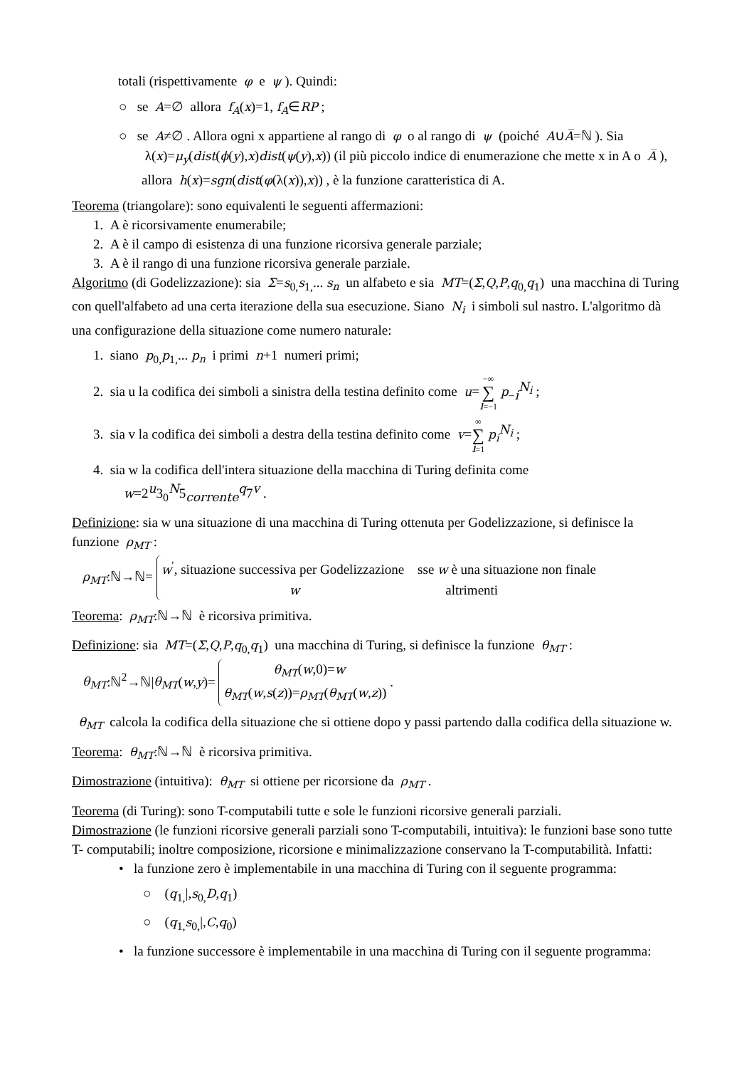totali (rispettivamente φ e ψ ). Quindi:
○ se A=∅ allora f<sub>A</sub>(x)=1, f<sub>A</sub>∈RP ;
○ se A≠∅ . Allora ogni x appartiene al rango di φ o al rango di ψ (poiché A∪A̅=ℕ ). Sia λ(x)=μ<sub>y</sub>(dist(ϕ(y),x)dist(ψ(y),x)) (il più piccolo indice di enumerazione che mette x in A o A̅ ), allora h(x)=sgn(dist(φ(λ(x)),x)) , è la funzione caratteristica di A.
Teorema (triangolare): sono equivalenti le seguenti affermazioni:
1. A è ricorsivamente enumerabile;
2. A è il campo di esistenza di una funzione ricorsiva generale parziale;
3. A è il rango di una funzione ricorsiva generale parziale.
Algoritmo (di Godelizzazione): sia Σ=s<sub>0,</sub>s<sub>1,</sub>... s<sub>n</sub> un alfabeto e sia MT=(Σ,Q,P,q<sub>0,</sub>q<sub>1</sub>) una macchina di Turing con quell'alfabeto ad una certa iterazione della sua esecuzione. Siano N<sub>i</sub> i simboli sul nastro. L'algoritmo dà una configurazione della situazione come numero naturale:
1. siano p<sub>0,</sub>p<sub>1,</sub>... p<sub>n</sub> i primi n+1 numeri primi;
2. sia u la codifica dei simboli a sinistra della testina definito come u=−∞ ∑ i=−1 p<sub>−i</sub><sup>N<sub>i</sub></sup> ;
3. sia v la codifica dei simboli a destra della testina definito come v=∞ ∑ i=1 p<sub>i</sub><sup>N<sub>i</sub></sup> ;
4. sia w la codifica dell'intera situazione della macchina di Turing definita come
w=2<sup>u</sup>3<sub>0</sub><sup>N</sup>5<sub>corrente</sub><sup>q</sup>7<sup>v</sup> .
Definizione: sia w una situazione di una macchina di Turing ottenuta per Godelizzazione, si definisce la funzione ρ<sub>MT</sub> :
ρ<sub>MT</sub>:ℕ→ℕ= w<sup>′</sup>, situazione successiva per Godelizzazione sse w è una situazione non finale
w altrimenti
Teorema: ρ<sub>MT</sub>:ℕ→ℕ è ricorsiva primitiva.
Definizione: sia MT=(Σ,Q,P,q<sub>0,</sub>q<sub>1</sub>) una macchina di Turing, si definisce la funzione θ<sub>MT</sub> :
θ<sub>MT</sub>:ℕ<sup>2</sup>→ℕ|θ<sub>MT</sub>(w,y)= θ<sub>MT</sub>(w,0)=w
θ<sub>MT</sub>(w,s(z))=ρ<sub>MT</sub>(θ<sub>MT</sub>(w,z)) .
θ<sub>MT</sub> calcola la codifica della situazione che si ottiene dopo y passi partendo dalla codifica della situazione w.
Teorema: θ<sub>MT</sub>:ℕ→ℕ è ricorsiva primitiva.
Dimostrazione (intuitiva): θ<sub>MT</sub> si ottiene per ricorsione da ρ<sub>MT</sub> .
Teorema (di Turing): sono T-computabili tutte e sole le funzioni ricorsive generali parziali.
Dimostrazione (le funzioni ricorsive generali parziali sono T-computabili, intuitiva): le funzioni base sono tutte T- computabili; inoltre composizione, ricorsione e minimalizzazione conservano la T-computabilità. Infatti:
• la funzione zero è implementabile in una macchina di Turing con il seguente programma:
○ (q<sub>1,</sub>|,s<sub>0,</sub>D,q<sub>1</sub>)
○ (q<sub>1,</sub>s<sub>0,</sub>|,C,q<sub>0</sub>)
• la funzione successore è implementabile in una macchina di Turing con il seguente programma: